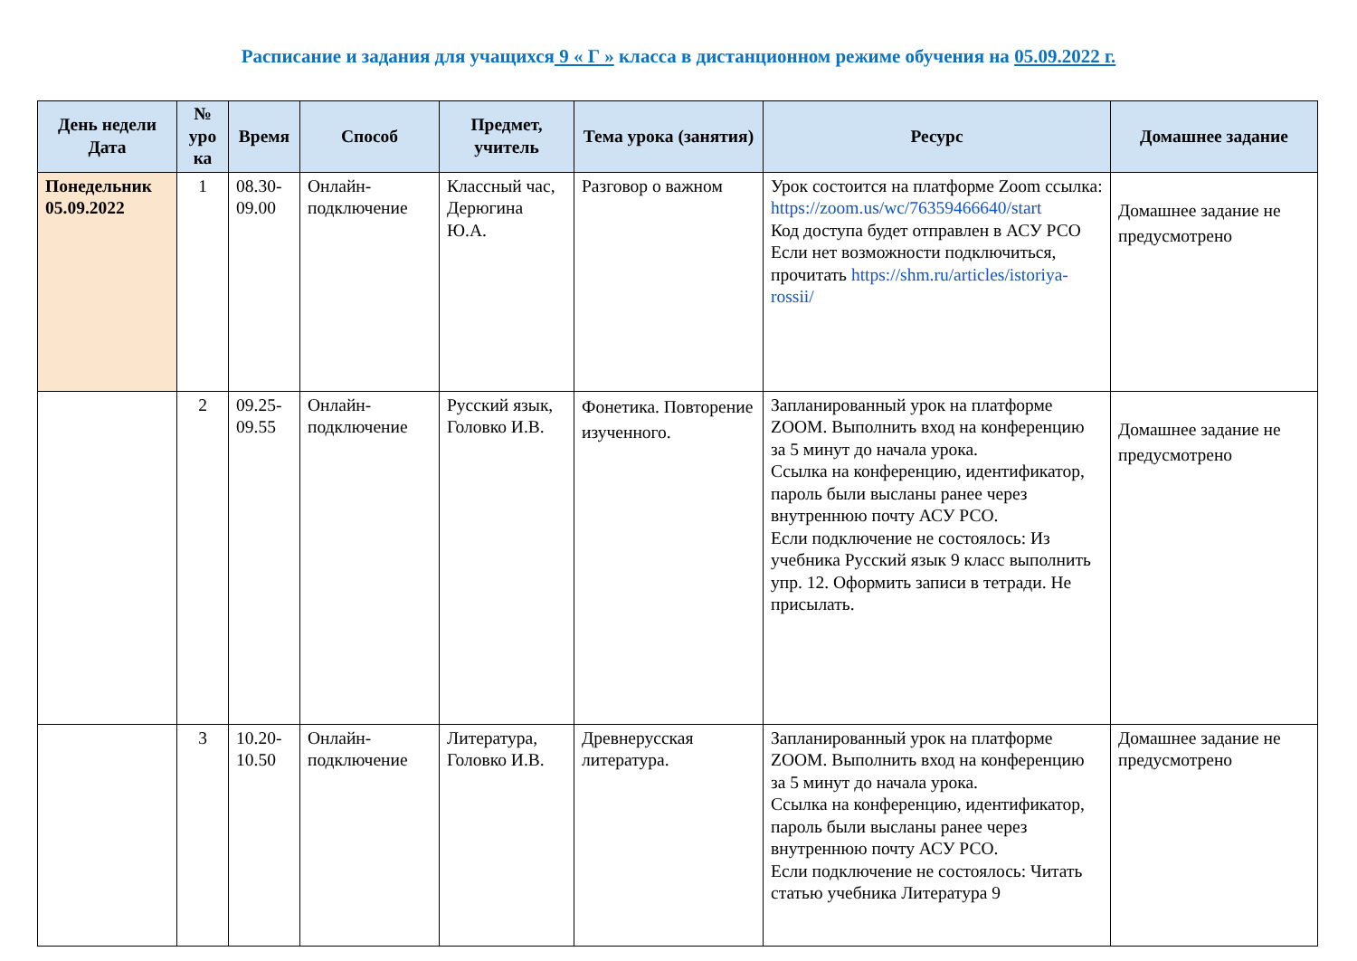Расписание и задания для учащихся 9 « Г » класса в дистанционном режиме обучения на 05.09.2022 г.
| День недели Дата | № уро ка | Время | Способ | Предмет, учитель | Тема урока (занятия) | Ресурс | Домашнее задание |
| --- | --- | --- | --- | --- | --- | --- | --- |
| Понедельник 05.09.2022 | 1 | 08.30-09.00 | Онлайн-подключение | Классный час, Дерюгина Ю.А. | Разговор о важном | Урок состоится на платформе Zoom ссылка: https://zoom.us/wc/76359466640/start Код доступа будет отправлен в АСУ РСО Если нет возможности подключиться, прочитать https://shm.ru/articles/istoriya-rossii/ | Домашнее задание не предусмотрено |
| | 2 | 09.25-09.55 | Онлайн-подключение | Русский язык, Головко И.В. | Фонетика. Повторение изученного. | Запланированный урок на платформе ZOOM. Выполнить вход на конференцию за 5 минут до начала урока. Ссылка на конференцию, идентификатор, пароль были высланы ранее через внутреннюю почту АСУ РСО. Если подключение не состоялось: Из учебника Русский язык 9 класс выполнить упр. 12. Оформить записи в тетради. Не присылать. | Домашнее задание не предусмотрено |
| | 3 | 10.20-10.50 | Онлайн-подключение | Литература, Головко И.В. | Древнерусская литература. | Запланированный урок на платформе ZOOM. Выполнить вход на конференцию за 5 минут до начала урока. Ссылка на конференцию, идентификатор, пароль были высланы ранее через внутреннюю почту АСУ РСО. Если подключение не состоялось: Читать статью учебника Литература 9 | Домашнее задание не предусмотрено |